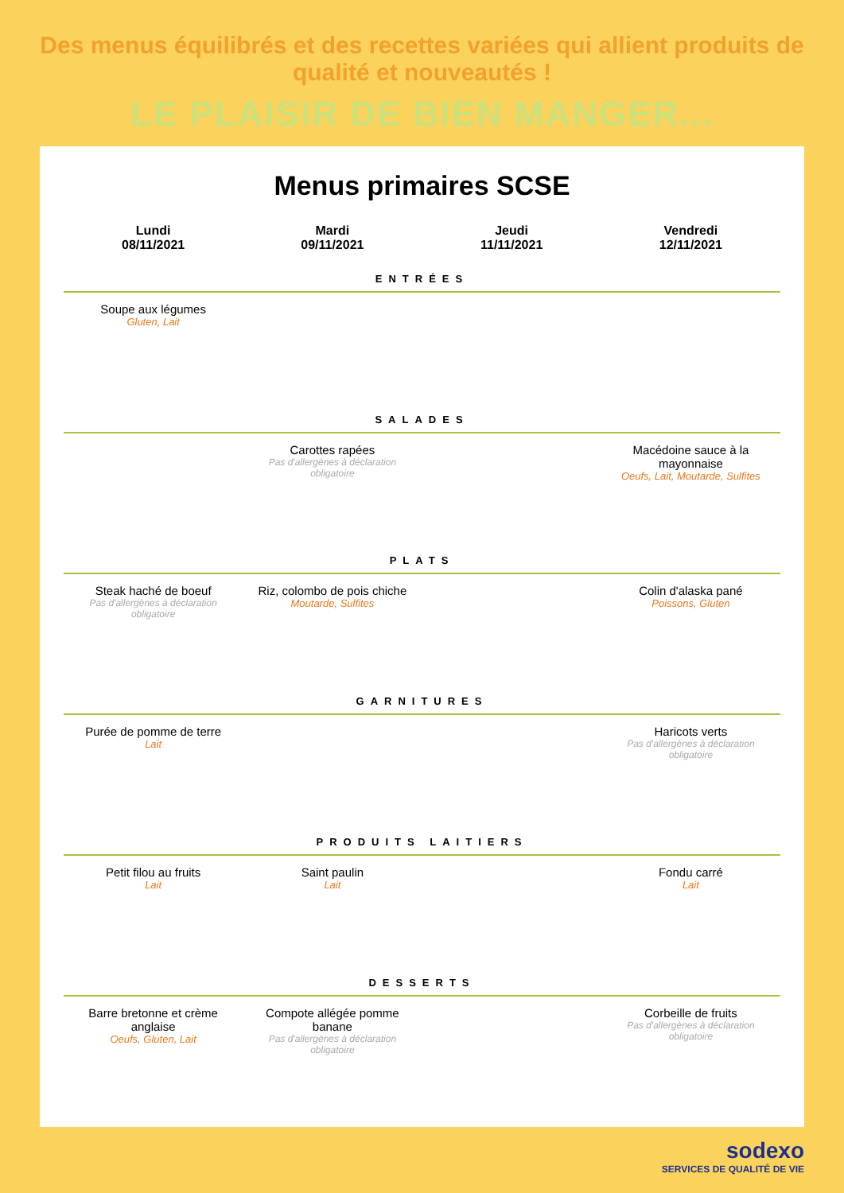Des menus équilibrés et des recettes variées qui allient produits de qualité et nouveautés !
LE PLAISIR DE BIEN MANGER...
Menus primaires SCSE
| Lundi 08/11/2021 | Mardi 09/11/2021 | Jeudi 11/11/2021 | Vendredi 12/11/2021 |
| --- | --- | --- | --- |
| ENTRÉES | | | |
| Soupe aux légumes Gluten, Lait | | | |
| SALADES | | | |
| | Carottes rapées Pas d'allergènes à déclaration obligatoire | | Macédoine sauce à la mayonnaise Oeufs, Lait, Moutarde, Sulfites |
| PLATS | | | |
| Steak haché de boeuf Pas d'allergènes à déclaration obligatoire | Riz, colombo de pois chiche Moutarde, Sulfites | | Colin d'alaska pané Poissons, Gluten |
| GARNITURES | | | |
| Purée de pomme de terre Lait | | | Haricots verts Pas d'allergènes à déclaration obligatoire |
| PRODUITS LAITIERS | | | |
| Petit filou au fruits Lait | Saint paulin Lait | | Fondu carré Lait |
| DESSERTS | | | |
| Barre bretonne et crème anglaise Oeufs, Gluten, Lait | Compote allégée pomme banane Pas d'allergènes à déclaration obligatoire | | Corbeille de fruits Pas d'allergènes à déclaration obligatoire |
sodexo
SERVICES DE QUALITÉ DE VIE